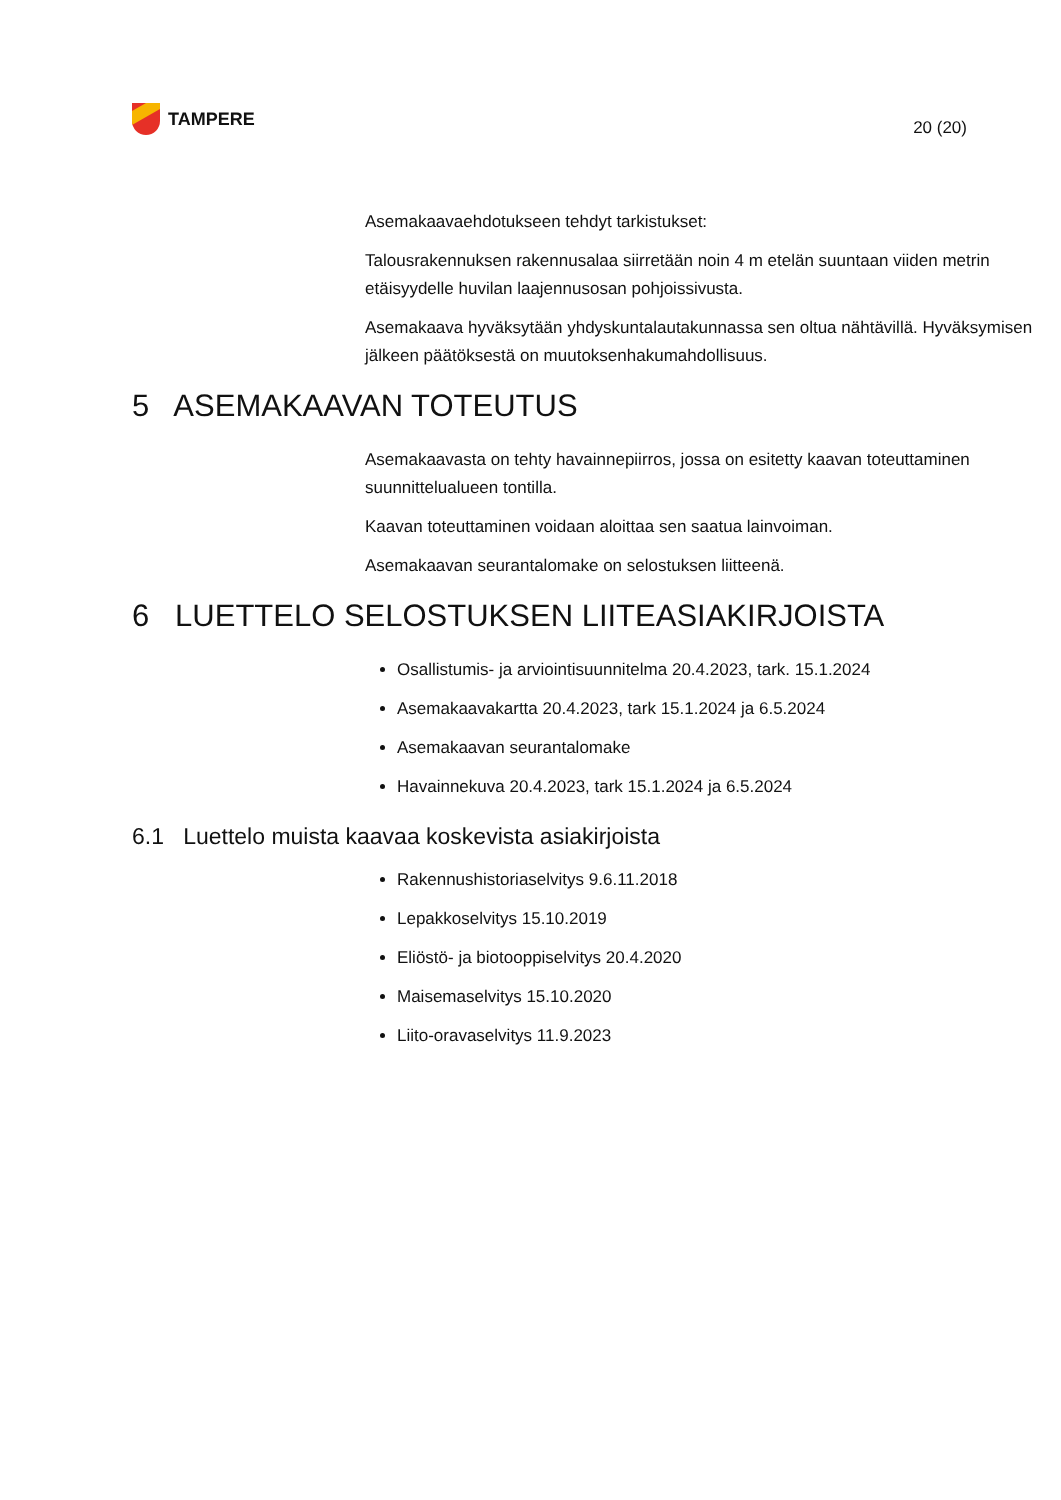TAMPERE
20 (20)
Asemakaavaehdotukseen tehdyt tarkistukset:
Talousrakennuksen rakennusalaa siirretään noin 4 m etelän suuntaan viiden metrin etäisyydelle huvilan laajennusosan pohjoissivusta.
Asemakaava hyväksytään yhdyskuntalautakunnassa sen oltua nähtävillä. Hyväksymisen jälkeen päätöksestä on muutoksenhakumahdollisuus.
5 ASEMAKAAVAN TOTEUTUS
Asemakaavasta on tehty havainnepiirros, jossa on esitetty kaavan toteuttaminen suunnittelualueen tontilla.
Kaavan toteuttaminen voidaan aloittaa sen saatua lainvoiman.
Asemakaavan seurantalomake on selostuksen liitteenä.
6 LUETTELO SELOSTUKSEN LIITEASIAKIRJOISTA
Osallistumis- ja arviointisuunnitelma 20.4.2023, tark. 15.1.2024
Asemakaavakartta 20.4.2023, tark 15.1.2024 ja 6.5.2024
Asemakaavan seurantalomake
Havainnekuva 20.4.2023, tark 15.1.2024 ja 6.5.2024
6.1 Luettelo muista kaavaa koskevista asiakirjoista
Rakennushistoriaselvitys 9.6.11.2018
Lepakkoselvitys 15.10.2019
Eliöstö- ja biotooppiselvitys 20.4.2020
Maisemaselvitys 15.10.2020
Liito-oravaselvitys 11.9.2023